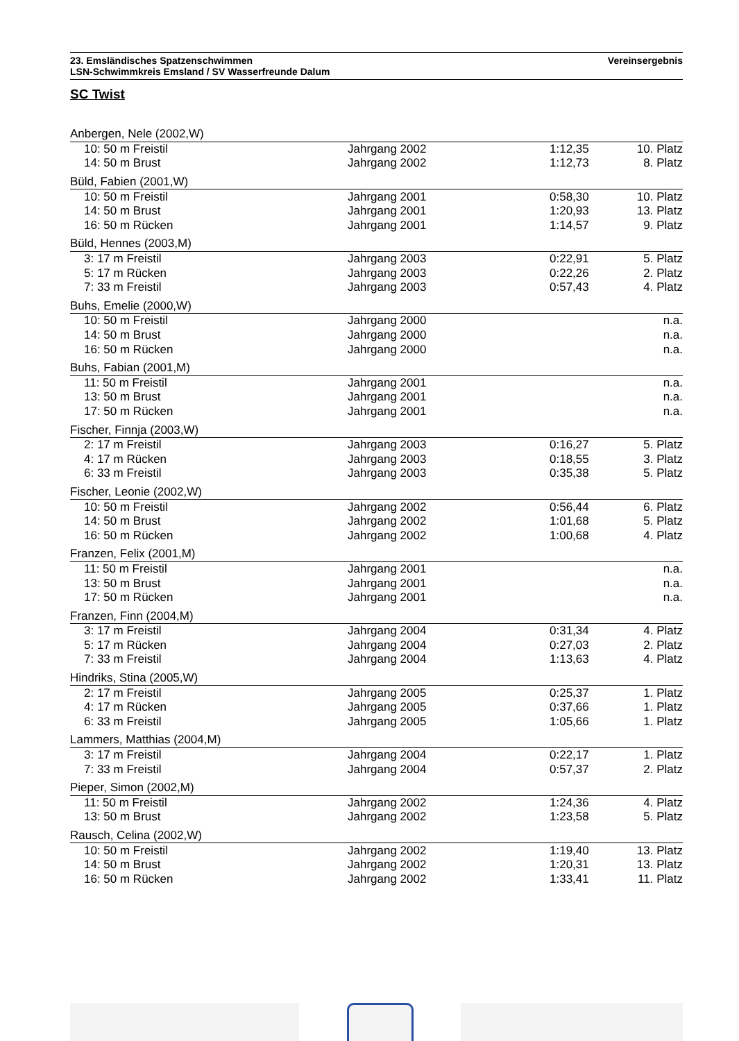23. Emsländisches Spatzenschwimmen
LSN-Schwimmkreis Emsland / SV Wasserfreunde Dalum
Vereinsergebnis
SC Twist
| Anbergen, Nele (2002,W) | | | |
| 10: 50 m Freistil | Jahrgang 2002 | 1:12,35 | 10. Platz |
| 14: 50 m Brust | Jahrgang 2002 | 1:12,73 | 8. Platz |
| Büld, Fabien (2001,W) | | | |
| 10: 50 m Freistil | Jahrgang 2001 | 0:58,30 | 10. Platz |
| 14: 50 m Brust | Jahrgang 2001 | 1:20,93 | 13. Platz |
| 16: 50 m Rücken | Jahrgang 2001 | 1:14,57 | 9. Platz |
| Büld, Hennes (2003,M) | | | |
| 3: 17 m Freistil | Jahrgang 2003 | 0:22,91 | 5. Platz |
| 5: 17 m Rücken | Jahrgang 2003 | 0:22,26 | 2. Platz |
| 7: 33 m Freistil | Jahrgang 2003 | 0:57,43 | 4. Platz |
| Buhs, Emelie (2000,W) | | | |
| 10: 50 m Freistil | Jahrgang 2000 | | n.a. |
| 14: 50 m Brust | Jahrgang 2000 | | n.a. |
| 16: 50 m Rücken | Jahrgang 2000 | | n.a. |
| Buhs, Fabian (2001,M) | | | |
| 11: 50 m Freistil | Jahrgang 2001 | | n.a. |
| 13: 50 m Brust | Jahrgang 2001 | | n.a. |
| 17: 50 m Rücken | Jahrgang 2001 | | n.a. |
| Fischer, Finnja (2003,W) | | | |
| 2: 17 m Freistil | Jahrgang 2003 | 0:16,27 | 5. Platz |
| 4: 17 m Rücken | Jahrgang 2003 | 0:18,55 | 3. Platz |
| 6: 33 m Freistil | Jahrgang 2003 | 0:35,38 | 5. Platz |
| Fischer, Leonie (2002,W) | | | |
| 10: 50 m Freistil | Jahrgang 2002 | 0:56,44 | 6. Platz |
| 14: 50 m Brust | Jahrgang 2002 | 1:01,68 | 5. Platz |
| 16: 50 m Rücken | Jahrgang 2002 | 1:00,68 | 4. Platz |
| Franzen, Felix (2001,M) | | | |
| 11: 50 m Freistil | Jahrgang 2001 | | n.a. |
| 13: 50 m Brust | Jahrgang 2001 | | n.a. |
| 17: 50 m Rücken | Jahrgang 2001 | | n.a. |
| Franzen, Finn (2004,M) | | | |
| 3: 17 m Freistil | Jahrgang 2004 | 0:31,34 | 4. Platz |
| 5: 17 m Rücken | Jahrgang 2004 | 0:27,03 | 2. Platz |
| 7: 33 m Freistil | Jahrgang 2004 | 1:13,63 | 4. Platz |
| Hindriks, Stina (2005,W) | | | |
| 2: 17 m Freistil | Jahrgang 2005 | 0:25,37 | 1. Platz |
| 4: 17 m Rücken | Jahrgang 2005 | 0:37,66 | 1. Platz |
| 6: 33 m Freistil | Jahrgang 2005 | 1:05,66 | 1. Platz |
| Lammers, Matthias (2004,M) | | | |
| 3: 17 m Freistil | Jahrgang 2004 | 0:22,17 | 1. Platz |
| 7: 33 m Freistil | Jahrgang 2004 | 0:57,37 | 2. Platz |
| Pieper, Simon (2002,M) | | | |
| 11: 50 m Freistil | Jahrgang 2002 | 1:24,36 | 4. Platz |
| 13: 50 m Brust | Jahrgang 2002 | 1:23,58 | 5. Platz |
| Rausch, Celina (2002,W) | | | |
| 10: 50 m Freistil | Jahrgang 2002 | 1:19,40 | 13. Platz |
| 14: 50 m Brust | Jahrgang 2002 | 1:20,31 | 13. Platz |
| 16: 50 m Rücken | Jahrgang 2002 | 1:33,41 | 11. Platz |